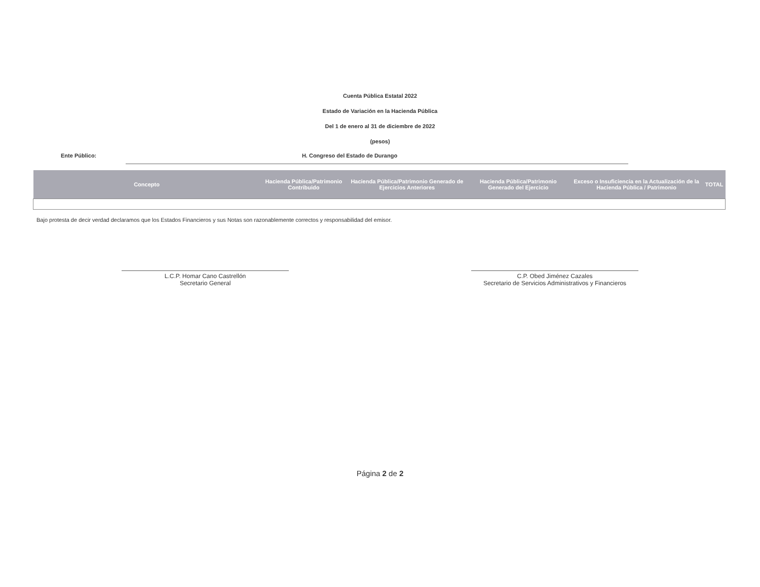Cuenta Pública Estatal 2022
Estado de Variación en la Hacienda Pública
Del 1 de enero al 31 de diciembre de 2022
(pesos)
Ente Público: H. Congreso del Estado de Durango
| Concepto | Hacienda Pública/Patrimonio Contribuido | Hacienda Pública/Patrimonio Generado de Ejercicios Anteriores | Hacienda Pública/Patrimonio Generado del Ejercicio | Exceso o Insuficiencia en la Actualización de la Hacienda Pública / Patrimonio | TOTAL |
| --- | --- | --- | --- | --- | --- |
Bajo protesta de decir verdad declaramos que los Estados Financieros y sus Notas son razonablemente correctos y responsabilidad del emisor.
L.C.P. Homar Cano Castrellón
Secretario General
C.P. Obed Jiménez Cazales
Secretario de Servicios Administrativos y Financieros
Página 2 de 2